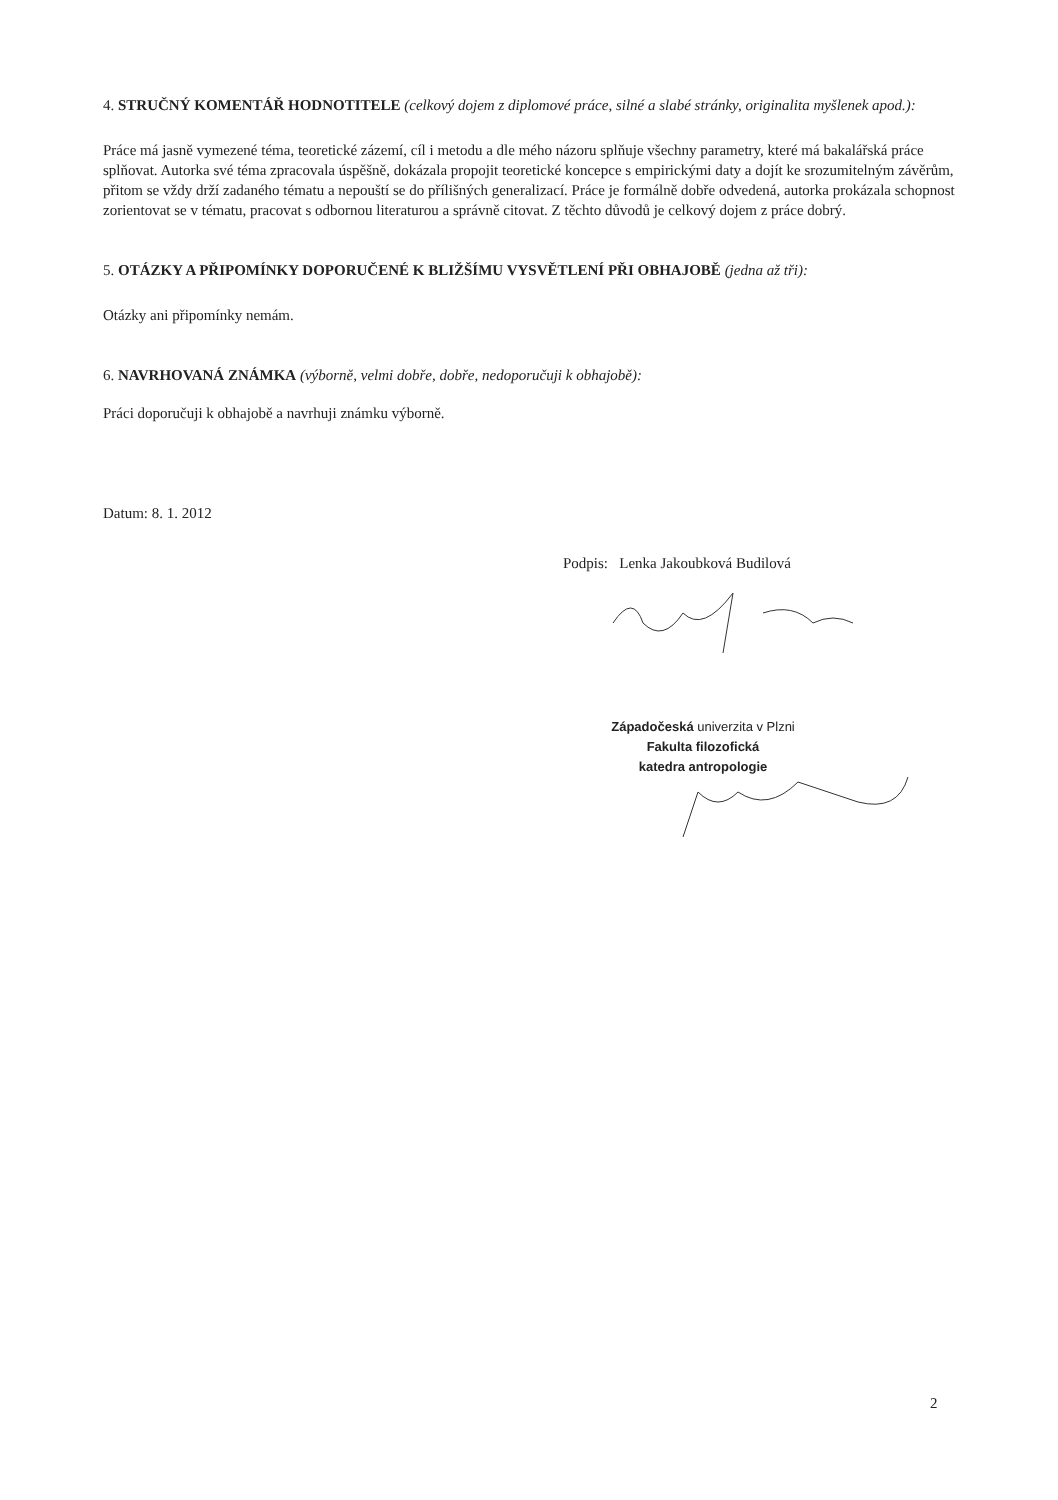4. STRUČNÝ KOMENTÁŘ HODNOTITELE (celkový dojem z diplomové práce, silné a slabé stránky, originalita myšlenek apod.):
Práce má jasně vymezené téma, teoretické zázemí, cíl i metodu a dle mého názoru splňuje všechny parametry, které má bakalářská práce splňovat. Autorka své téma zpracovala úspěšně, dokázala propojit teoretické koncepce s empirickými daty a dojít ke srozumitelným závěrům, přitom se vždy drží zadaného tématu a nepouští se do přílišných generalizací. Práce je formálně dobře odvedená, autorka prokázala schopnost zorientovat se v tématu, pracovat s odbornou literaturou a správně citovat. Z těchto důvodů je celkový dojem z práce dobrý.
5. OTÁZKY A PŘIPOMÍNKY DOPORUČENÉ K BLIŽŠÍMU VYSVĚTLENÍ PŘI OBHAJOBĚ (jedna až tři):
Otázky ani připomínky nemám.
6. NAVRHOVANÁ ZNÁMKA (výborně, velmi dobře, dobře, nedoporučuji k obhajobě):
Práci doporučuji k obhajobě a navrhuji známku výborně.
Datum: 8. 1. 2012
Podpis: Lenka Jakoubková Budilová
Západočeská univerzita v Plzni
Fakulta filozofická
katedra antropologie
2